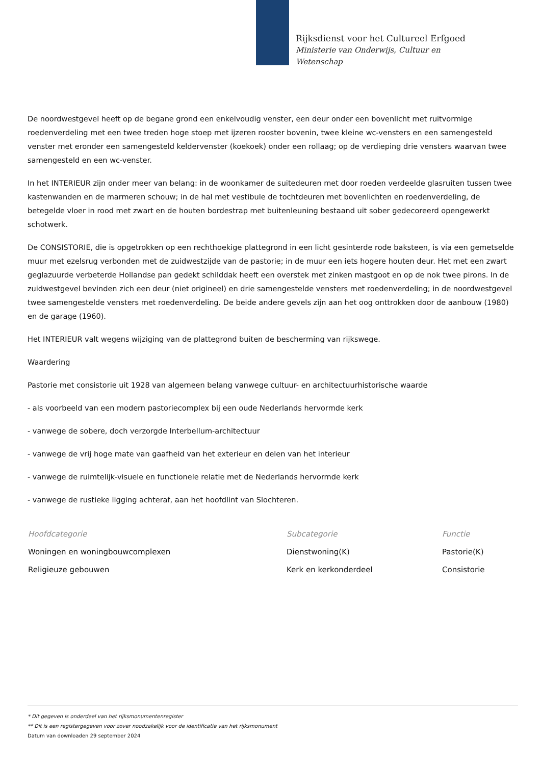Rijksdienst voor het Cultureel Erfgoed
Ministerie van Onderwijs, Cultuur en
Wetenschap
De noordwestgevel heeft op de begane grond een enkelvoudig venster, een deur onder een bovenlicht met ruitvormige roedenverdeling met een twee treden hoge stoep met ijzeren rooster bovenin, twee kleine wc-vensters en een samengesteld venster met eronder een samengesteld keldervenster (koekoek) onder een rollaag; op de verdieping drie vensters waarvan twee samengesteld en een wc-venster.
In het INTERIEUR zijn onder meer van belang: in de woonkamer de suitedeuren met door roeden verdeelde glasruiten tussen twee kastenwanden en de marmeren schouw; in de hal met vestibule de tochtdeuren met bovenlichten en roedenverdeling, de betegelde vloer in rood met zwart en de houten bordestrap met buitenleuning bestaand uit sober gedecoreerd opengewerkt schotwerk.
De CONSISTORIE, die is opgetrokken op een rechthoekige plattegrond in een licht gesinterde rode baksteen, is via een gemetselde muur met ezelsrug verbonden met de zuidwestzijde van de pastorie; in de muur een iets hogere houten deur. Het met een zwart geglazuurde verbeterde Hollandse pan gedekt schilddak heeft een overstek met zinken mastgoot en op de nok twee pirons. In de zuidwestgevel bevinden zich een deur (niet origineel) en drie samengestelde vensters met roedenverdeling; in de noordwestgevel twee samengestelde vensters met roedenverdeling. De beide andere gevels zijn aan het oog onttrokken door de aanbouw (1980) en de garage (1960).
Het INTERIEUR valt wegens wijziging van de plattegrond buiten de bescherming van rijkswege.
Waardering
Pastorie met consistorie uit 1928 van algemeen belang vanwege cultuur- en architectuurhistorische waarde
- als voorbeeld van een modern pastoriecomplex bij een oude Nederlands hervormde kerk
- vanwege de sobere, doch verzorgde Interbellum-architectuur
- vanwege de vrij hoge mate van gaafheid van het exterieur en delen van het interieur
- vanwege de ruimtelijk-visuele en functionele relatie met de Nederlands hervormde kerk
- vanwege de rustieke ligging achteraf, aan het hoofdlint van Slochteren.
| Hoofdcategorie | Subcategorie | Functie |
| --- | --- | --- |
| Woningen en woningbouwcomplexen | Dienstwoning(K) | Pastorie(K) |
| Religieuze gebouwen | Kerk en kerkonderdeel | Consistorie |
* Dit gegeven is onderdeel van het rijksmonumentenregister
** Dit is een registergegeven voor zover noodzakelijk voor de identificatie van het rijksmonument
Datum van downloaden 29 september 2024